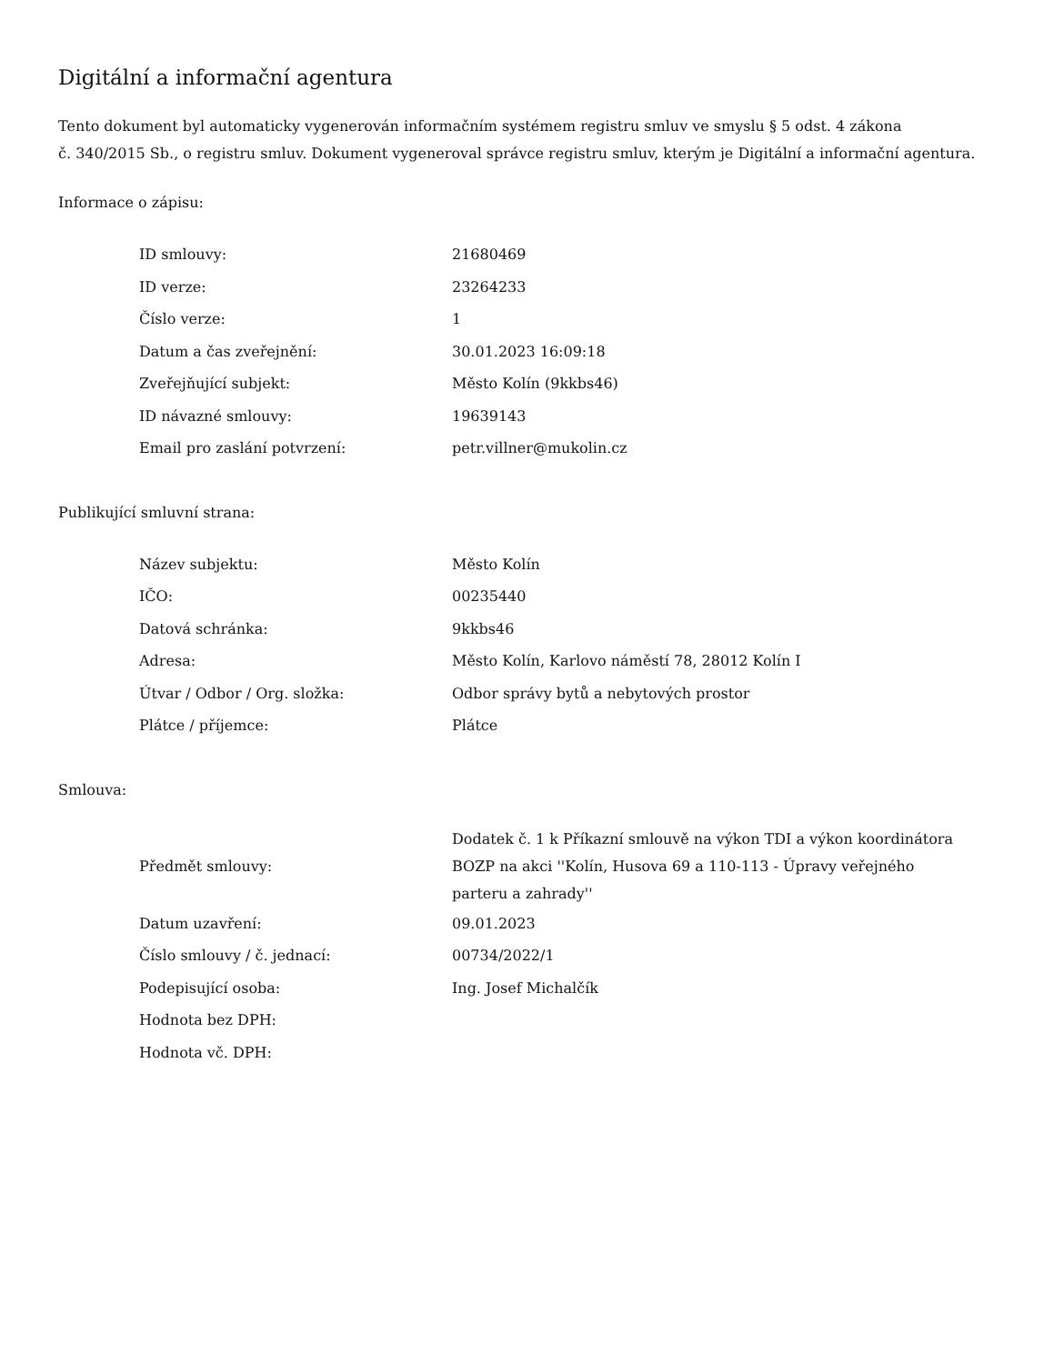Digitální a informační agentura
Tento dokument byl automaticky vygenerován informačním systémem registru smluv ve smyslu § 5 odst. 4 zákona
č. 340/2015 Sb., o registru smluv. Dokument vygeneroval správce registru smluv, kterým je Digitální a informační agentura.
Informace o zápisu:
| ID smlouvy: | 21680469 |
| ID verze: | 23264233 |
| Číslo verze: | 1 |
| Datum a čas zveřejnění: | 30.01.2023 16:09:18 |
| Zveřejňující subjekt: | Město Kolín (9kkbs46) |
| ID návazné smlouvy: | 19639143 |
| Email pro zaslání potvrzení: | petr.villner@mukolin.cz |
Publikující smluvní strana:
| Název subjektu: | Město Kolín |
| IČO: | 00235440 |
| Datová schránka: | 9kkbs46 |
| Adresa: | Město Kolín, Karlovo náměstí 78, 28012 Kolín I |
| Útvar / Odbor / Org. složka: | Odbor správy bytů a nebytových prostor |
| Plátce / příjemce: | Plátce |
Smlouva:
| Předmět smlouvy: | Dodatek č. 1 k Příkazní smlouvě na výkon TDI a výkon koordinátora BOZP na akci ''Kolín, Husova 69 a 110-113 - Úpravy veřejného parteru a zahrady'' |
| Datum uzavření: | 09.01.2023 |
| Číslo smlouvy / č. jednací: | 00734/2022/1 |
| Podepisující osoba: | Ing. Josef Michalčík |
| Hodnota bez DPH: | |
| Hodnota vč. DPH: | |